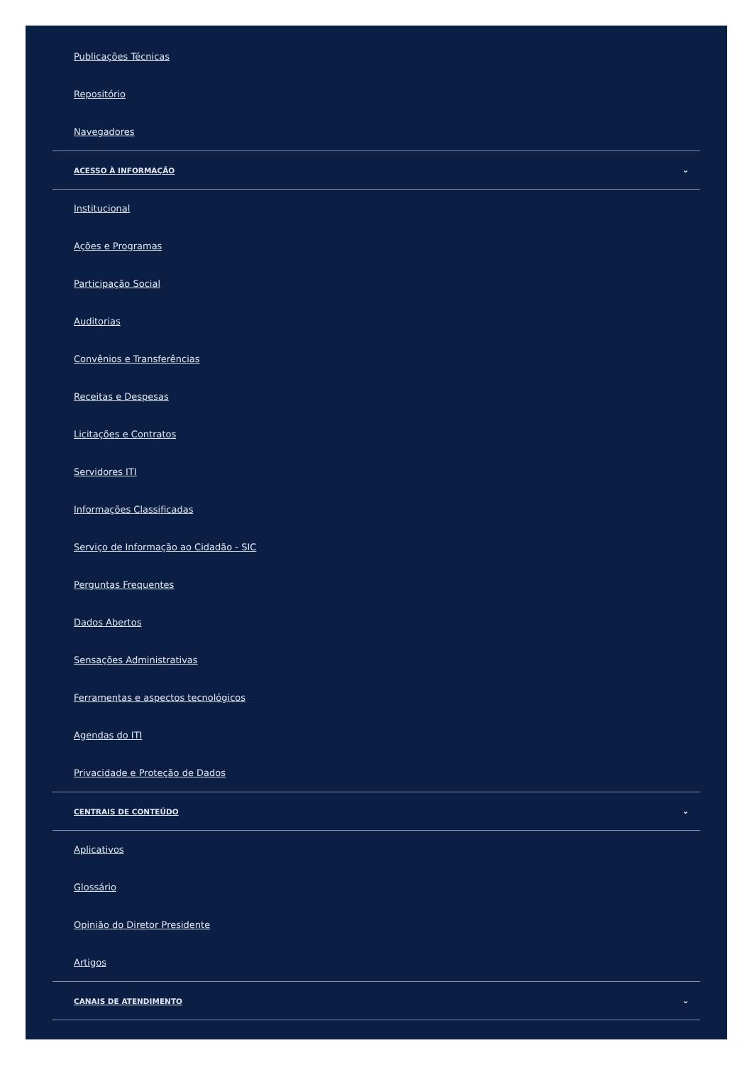Publicações Técnicas
Repositório
Navegadores
ACESSO À INFORMAÇÃO ⌄
Institucional
Ações e Programas
Participação Social
Auditorias
Convênios e Transferências
Receitas e Despesas
Licitações e Contratos
Servidores ITI
Informações Classificadas
Serviço de Informação ao Cidadão - SIC
Perguntas Frequentes
Dados Abertos
Sensações Administrativas
Ferramentas e aspectos tecnológicos
Agendas do ITI
Privacidade e Proteção de Dados
CENTRAIS DE CONTEÚDO ⌄
Aplicativos
Glossário
Opinião do Diretor Presidente
Artigos
CANAIS DE ATENDIMENTO ⌄